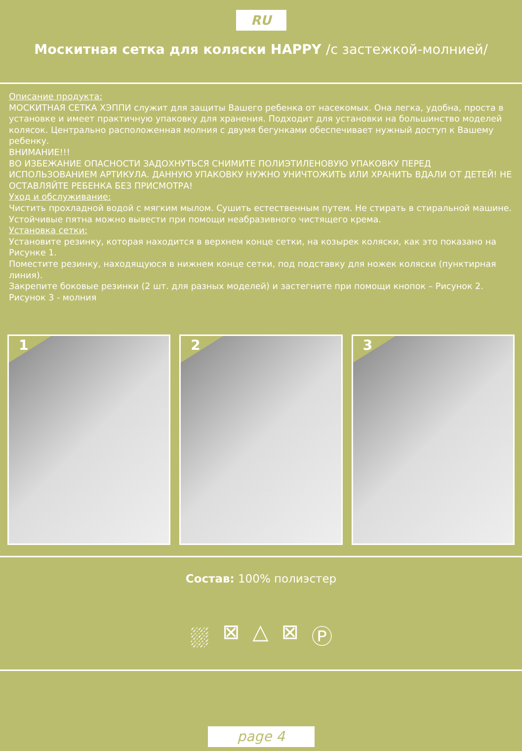RU
Москитная сетка для коляски HAPPY /с застежкой-молнией/
Описание продукта:
МОСКИТНАЯ СЕТКА ХЭППИ служит для защиты Вашего ребенка от насекомых. Она легка, удобна, проста в установке и имеет практичную упаковку для хранения. Подходит для установки на большинство моделей колясок. Центрально расположенная молния с двумя бегунками обеспечивает нужный доступ к Вашему ребенку.
ВНИМАНИЕ!!!
ВО ИЗБЕЖАНИЕ ОПАСНОСТИ ЗАДОХНУТЬСЯ СНИМИТЕ ПОЛИЭТИЛЕНОВУЮ УПАКОВКУ ПЕРЕД ИСПОЛЬЗОВАНИЕМ АРТИКУЛА. ДАННУЮ УПАКОВКУ НУЖНО УНИЧТОЖИТЬ ИЛИ ХРАНИТЬ ВДАЛИ ОТ ДЕТЕЙ! НЕ ОСТАВЛЯЙТЕ РЕБЕНКА БЕЗ ПРИСМОТРА!
Уход и обслуживание:
Чистить прохладной водой с мягким мылом. Сушить естественным путем. Не стирать в стиральной машине. Устойчивые пятна можно вывести при помощи неабразивного чистящего крема.
Установка сетки:
Установите резинку, которая находится в верхнем конце сетки, на козырек коляски, как это показано на Рисунке 1.
Поместите резинку, находящуюся в нижнем конце сетки, под подставку для ножек коляски (пунктирная линия).
Закрепите боковые резинки (2 шт. для разных моделей) и застегните при помощи кнопок – Рисунок 2.
Рисунок 3 - молния
1
2
3
Состав: 100% полиэстер
⛆ ⊠ △ ⊠ Ⓟ
page 4